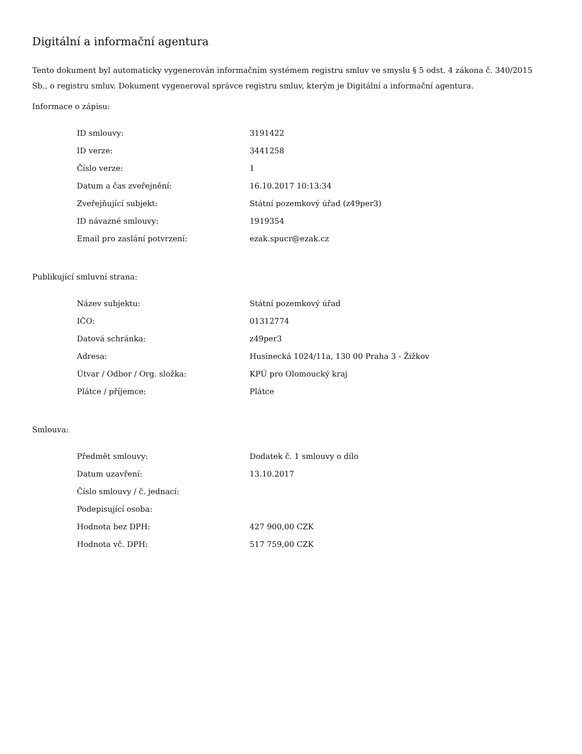Digitální a informační agentura
Tento dokument byl automaticky vygenerován informačním systémem registru smluv ve smyslu § 5 odst. 4 zákona č. 340/2015 Sb., o registru smluv. Dokument vygeneroval správce registru smluv, kterým je Digitální a informační agentura.
Informace o zápisu:
| ID smlouvy: | 3191422 |
| ID verze: | 3441258 |
| Číslo verze: | 1 |
| Datum a čas zveřejnění: | 16.10.2017 10:13:34 |
| Zveřejňující subjekt: | Státní pozemkový úřad (z49per3) |
| ID návazné smlouvy: | 1919354 |
| Email pro zaslání potvrzení: | ezak.spucr@ezak.cz |
Publikující smluvní strana:
| Název subjektu: | Státní pozemkový úřad |
| IČO: | 01312774 |
| Datová schránka: | z49per3 |
| Adresa: | Husinecká 1024/11a, 130 00 Praha 3 - Žižkov |
| Útvar / Odbor / Org. složka: | KPÚ pro Olomoucký kraj |
| Plátce / příjemce: | Plátce |
Smlouva:
| Předmět smlouvy: | Dodatek č. 1 smlouvy o dílo |
| Datum uzavření: | 13.10.2017 |
| Číslo smlouvy / č. jednací: | |
| Podepisující osoba: | |
| Hodnota bez DPH: | 427 900,00 CZK |
| Hodnota vč. DPH: | 517 759,00 CZK |